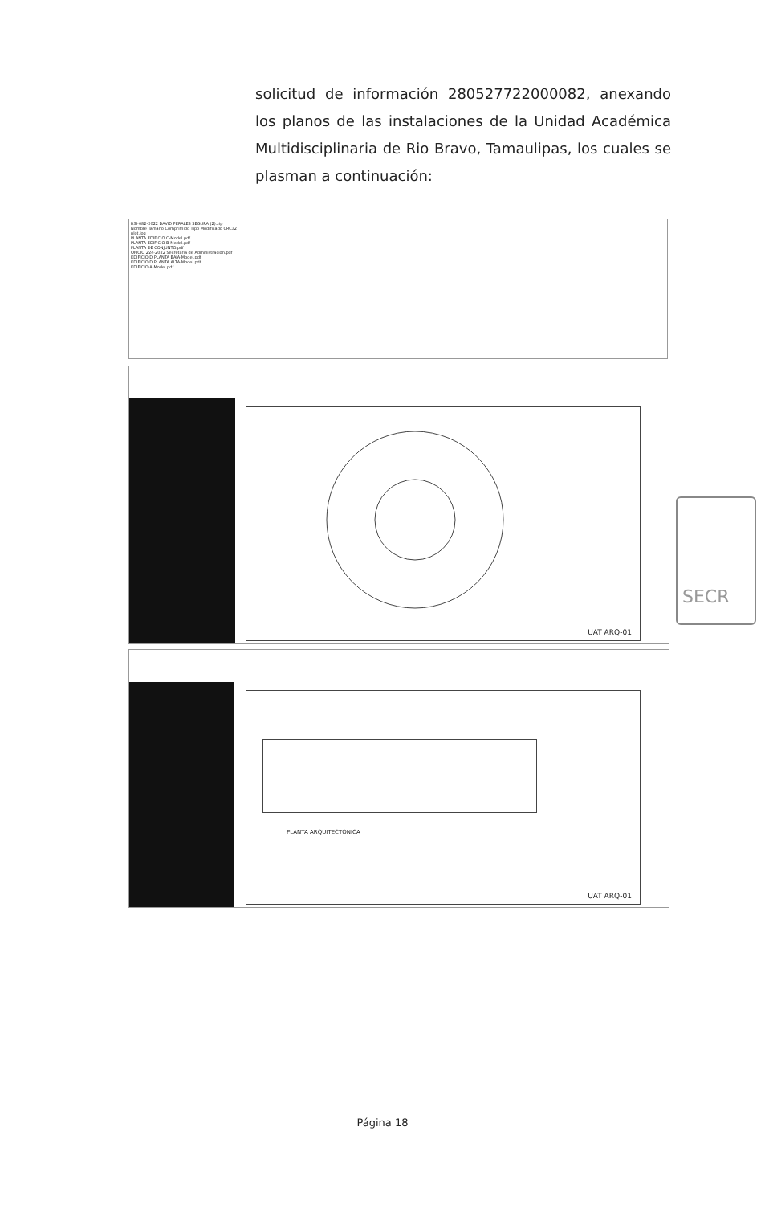solicitud de información 280527722000082, anexando los planos de las instalaciones de la Unidad Académica Multidisciplinaria de Rio Bravo, Tamaulipas, los cuales se plasman a continuación:
RSI-082-2022 DAVID PERALES SEGURA (2).zip
Nombre Tamaño Comprimido Tipo Modificado CRC32
plot.log
PLANTA EDIFICIO C-Model.pdf
PLANTA EDIFICIO B-Model.pdf
PLANTA DE CONJUNTO.pdf
OFICIO 224-2022 Secretaria de Administracion.pdf
EDIFICIO D PLANTA BAJA-Model.pdf
EDIFICIO D PLANTA ALTA-Model.pdf
EDIFICIO A-Model.pdf
UAT ARQ-01
PLANTA ARQUITECTONICA
UAT ARQ-01
SECR
Página 18